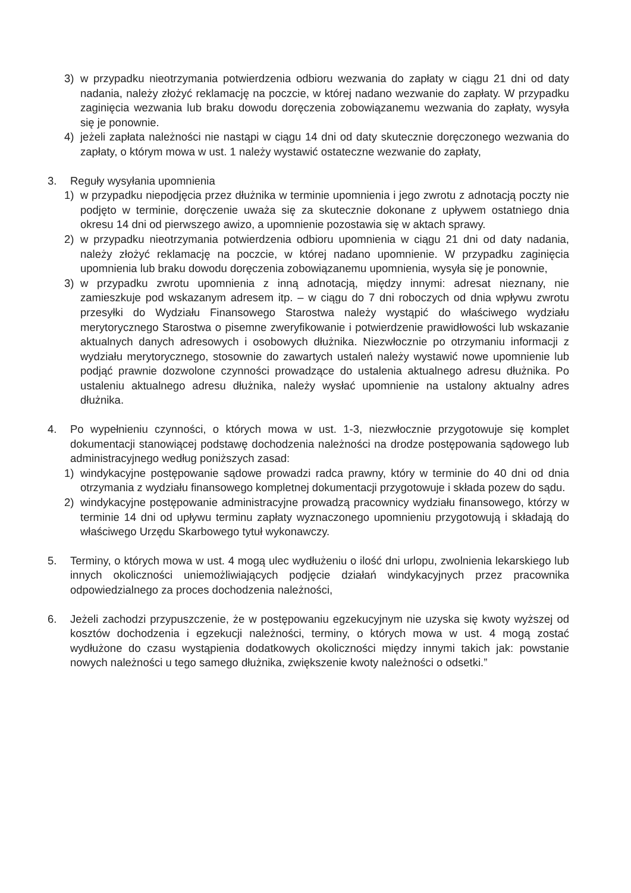3) w przypadku nieotrzymania potwierdzenia odbioru wezwania do zapłaty w ciągu 21 dni od daty nadania, należy złożyć reklamację na poczcie, w której nadano wezwanie do zapłaty. W przypadku zaginięcia wezwania lub braku dowodu doręczenia zobowiązanemu wezwania do zapłaty, wysyła się je ponownie.
4) jeżeli zapłata należności nie nastąpi w ciągu 14 dni od daty skutecznie doręczonego wezwania do zapłaty, o którym mowa w ust. 1 należy wystawić ostateczne wezwanie do zapłaty,
3. Reguły wysyłania upomnienia
1) w przypadku niepodjęcia przez dłużnika w terminie upomnienia i jego zwrotu z adnotacją poczty nie podjęto w terminie, doręczenie uważa się za skutecznie dokonane z upływem ostatniego dnia okresu 14 dni od pierwszego awizo, a upomnienie pozostawia się w aktach sprawy.
2) w przypadku nieotrzymania potwierdzenia odbioru upomnienia w ciągu 21 dni od daty nadania, należy złożyć reklamację na poczcie, w której nadano upomnienie. W przypadku zaginięcia upomnienia lub braku dowodu doręczenia zobowiązanemu upomnienia, wysyła się je ponownie,
3) w przypadku zwrotu upomnienia z inną adnotacją, między innymi: adresat nieznany, nie zamieszkuje pod wskazanym adresem itp. – w ciągu do 7 dni roboczych od dnia wpływu zwrotu przesyłki do Wydziału Finansowego Starostwa należy wystąpić do właściwego wydziału merytorycznego Starostwa o pisemne zweryfikowanie i potwierdzenie prawidłowości lub wskazanie aktualnych danych adresowych i osobowych dłużnika. Niezwłocznie po otrzymaniu informacji z wydziału merytorycznego, stosownie do zawartych ustaleń należy wystawić nowe upomnienie lub podjąć prawnie dozwolone czynności prowadzące do ustalenia aktualnego adresu dłużnika. Po ustaleniu aktualnego adresu dłużnika, należy wysłać upomnienie na ustalony aktualny adres dłużnika.
4. Po wypełnieniu czynności, o których mowa w ust. 1-3, niezwłocznie przygotowuje się komplet dokumentacji stanowiącej podstawę dochodzenia należności na drodze postępowania sądowego lub administracyjnego według poniższych zasad:
1) windykacyjne postępowanie sądowe prowadzi radca prawny, który w terminie do 40 dni od dnia otrzymania z wydziału finansowego kompletnej dokumentacji przygotowuje i składa pozew do sądu.
2) windykacyjne postępowanie administracyjne prowadzą pracownicy wydziału finansowego, którzy w terminie 14 dni od upływu terminu zapłaty wyznaczonego upomnieniu przygotowują i składają do właściwego Urzędu Skarbowego tytuł wykonawczy.
5. Terminy, o których mowa w ust. 4 mogą ulec wydłużeniu o ilość dni urlopu, zwolnienia lekarskiego lub innych okoliczności uniemożliwiających podjęcie działań windykacyjnych przez pracownika odpowiedzialnego za proces dochodzenia należności,
6. Jeżeli zachodzi przypuszczenie, że w postępowaniu egzekucyjnym nie uzyska się kwoty wyższej od kosztów dochodzenia i egzekucji należności, terminy, o których mowa w ust. 4 mogą zostać wydłużone do czasu wystąpienia dodatkowych okoliczności między innymi takich jak: powstanie nowych należności u tego samego dłużnika, zwiększenie kwoty należności o odsetki.”